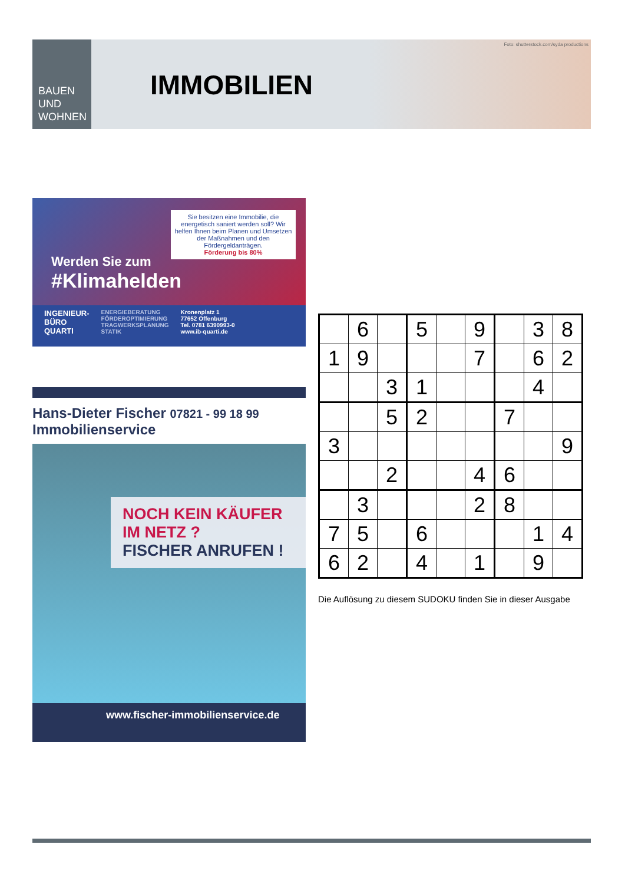BAUEN UND
WOHNEN
IMMOBILIEN
Foto: shutterstock.com/syda productions
Sie besitzen eine Immobilie, die energetisch saniert werden soll? Wir helfen Ihnen beim Planen und Umsetzen der Maßnahmen und den Fördergeldanträgen.
Förderung bis 80%
Werden Sie zum
#Klimahelden
INGENIEUR-
BÜRO
QUARTI
ENERGIEBERATUNG
FÖRDEROPTIMIERUNG
TRAGWERKSPLANUNG
STATIK
Kronenplatz 1
77652 Offenburg
Tel. 0781 6390993-0
www.ib-quarti.de
Hans-Dieter Fischer 07821 - 99 18 99
Immobilienservice
NOCH KEIN KÄUFER
IM NETZ ?
FISCHER ANRUFEN !
www.fischer-immobilienservice.de
| | 6 | | 5 | | 9 | | 3 | 8 |
| 1 | 9 | | | | 7 | | 6 | 2 |
| | | 3 | 1 | | | | 4 | |
| | | 5 | 2 | | | 7 | | |
| 3 | | | | | | | | 9 |
| | | 2 | | | 4 | 6 | | |
| | 3 | | | | 2 | 8 | | |
| 7 | 5 | | 6 | | | | 1 | 4 |
| 6 | 2 | | 4 | | 1 | | 9 | |
Die Auflösung zu diesem SUDOKU finden Sie in dieser Ausgabe